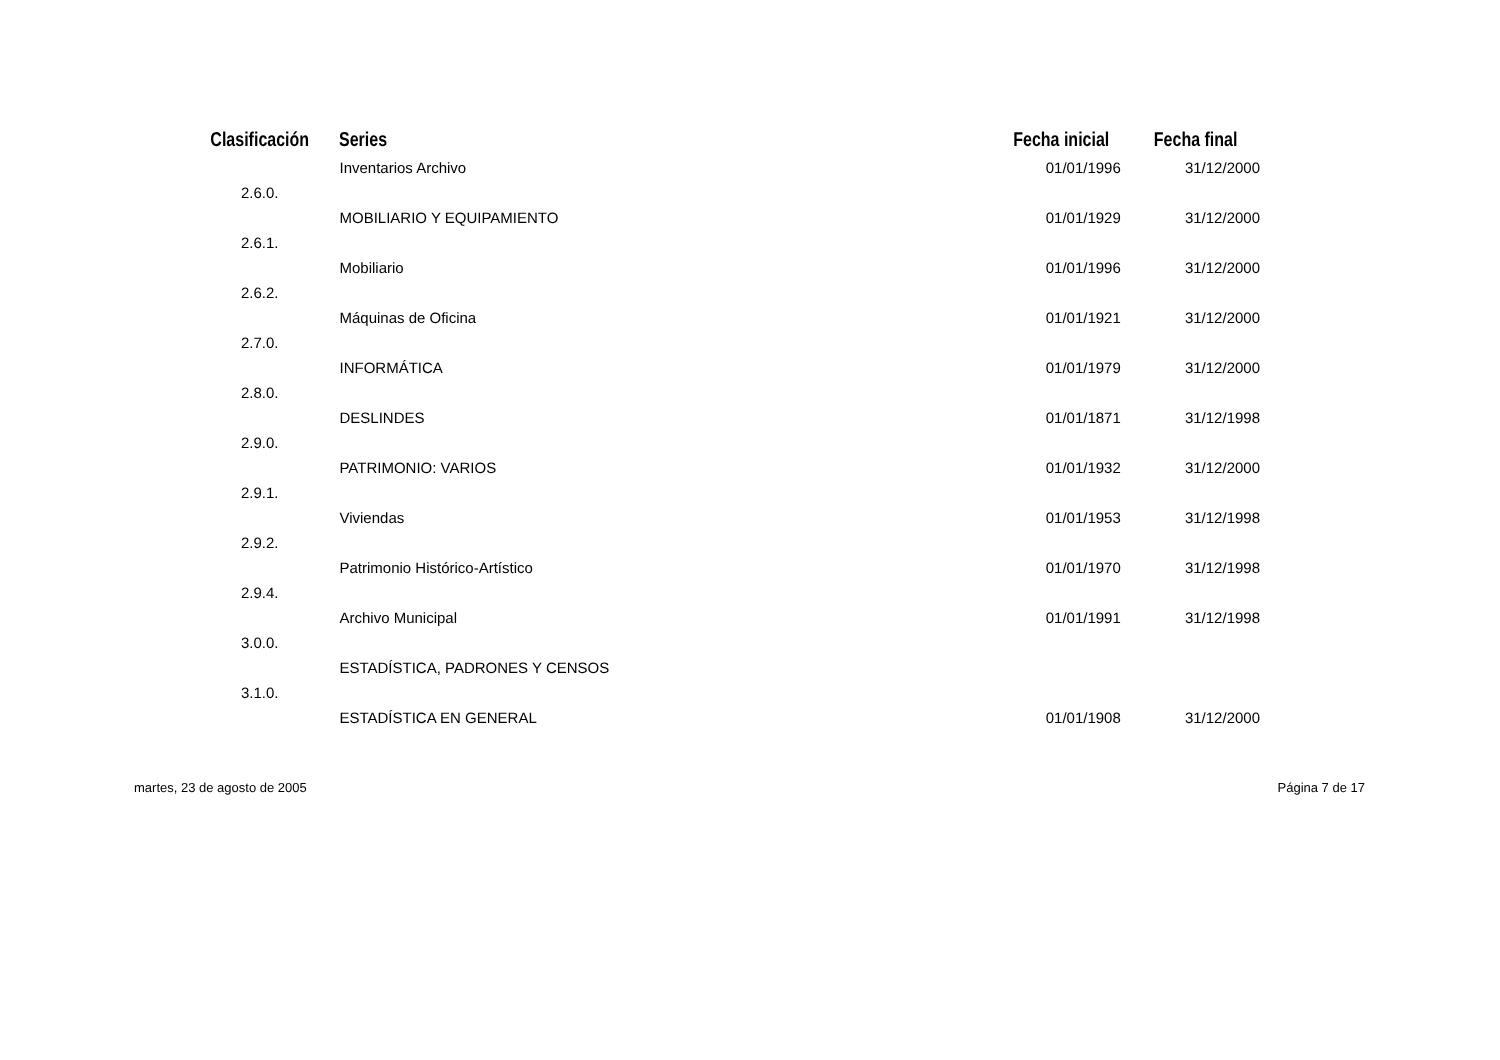| Clasificación | Series | Fecha inicial | Fecha final |
| --- | --- | --- | --- |
| | Inventarios Archivo | 01/01/1996 | 31/12/2000 |
| 2.6.0. | | | |
| | MOBILIARIO Y EQUIPAMIENTO | 01/01/1929 | 31/12/2000 |
| 2.6.1. | | | |
| | Mobiliario | 01/01/1996 | 31/12/2000 |
| 2.6.2. | | | |
| | Máquinas de Oficina | 01/01/1921 | 31/12/2000 |
| 2.7.0. | | | |
| | INFORMÁTICA | 01/01/1979 | 31/12/2000 |
| 2.8.0. | | | |
| | DESLINDES | 01/01/1871 | 31/12/1998 |
| 2.9.0. | | | |
| | PATRIMONIO: VARIOS | 01/01/1932 | 31/12/2000 |
| 2.9.1. | | | |
| | Viviendas | 01/01/1953 | 31/12/1998 |
| 2.9.2. | | | |
| | Patrimonio Histórico-Artístico | 01/01/1970 | 31/12/1998 |
| 2.9.4. | | | |
| | Archivo Municipal | 01/01/1991 | 31/12/1998 |
| 3.0.0. | | | |
| | ESTADÍSTICA, PADRONES Y CENSOS | | |
| 3.1.0. | | | |
| | ESTADÍSTICA EN GENERAL | 01/01/1908 | 31/12/2000 |
martes, 23 de agosto de 2005 Página 7 de 17